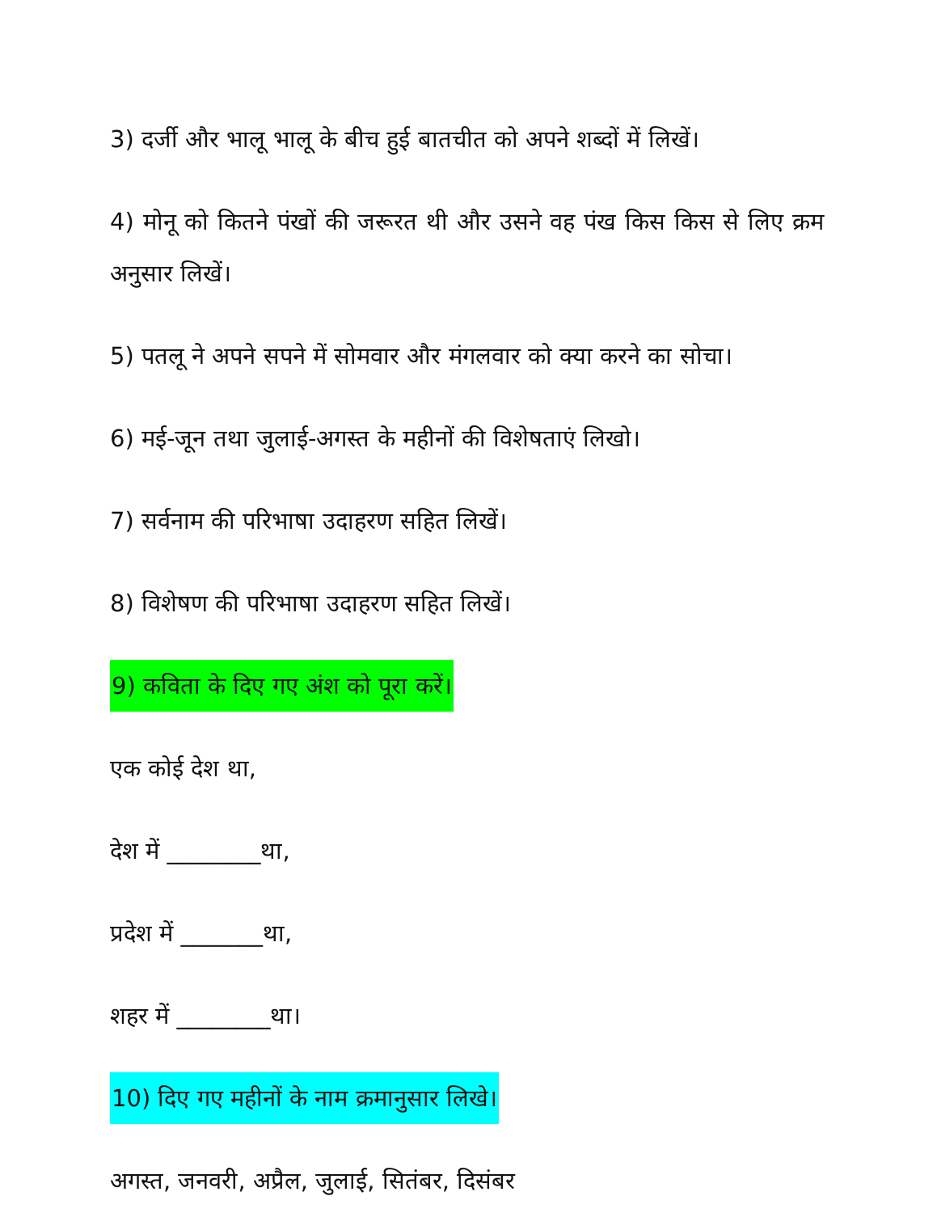3) दर्जी और भालू भालू के बीच हुई बातचीत को अपने शब्दों में लिखें।
4) मोनू को कितने पंखों की जरूरत थी और उसने वह पंख किस किस से लिए क्रम अनुसार लिखें।
5) पतलू ने अपने सपने में सोमवार और मंगलवार को क्या करने का सोचा।
6) मई-जून तथा जुलाई-अगस्त के महीनों की विशेषताएं लिखो।
7) सर्वनाम की परिभाषा उदाहरण सहित लिखें।
8) विशेषण की परिभाषा उदाहरण सहित लिखें।
9) कविता के दिए गए अंश को पूरा करें।
एक कोई देश था,
देश में ________था,
प्रदेश में _______था,
शहर में ________था।
10) दिए गए महीनों के नाम क्रमानुसार लिखे।
अगस्त, जनवरी, अप्रैल, जुलाई, सितंबर, दिसंबर